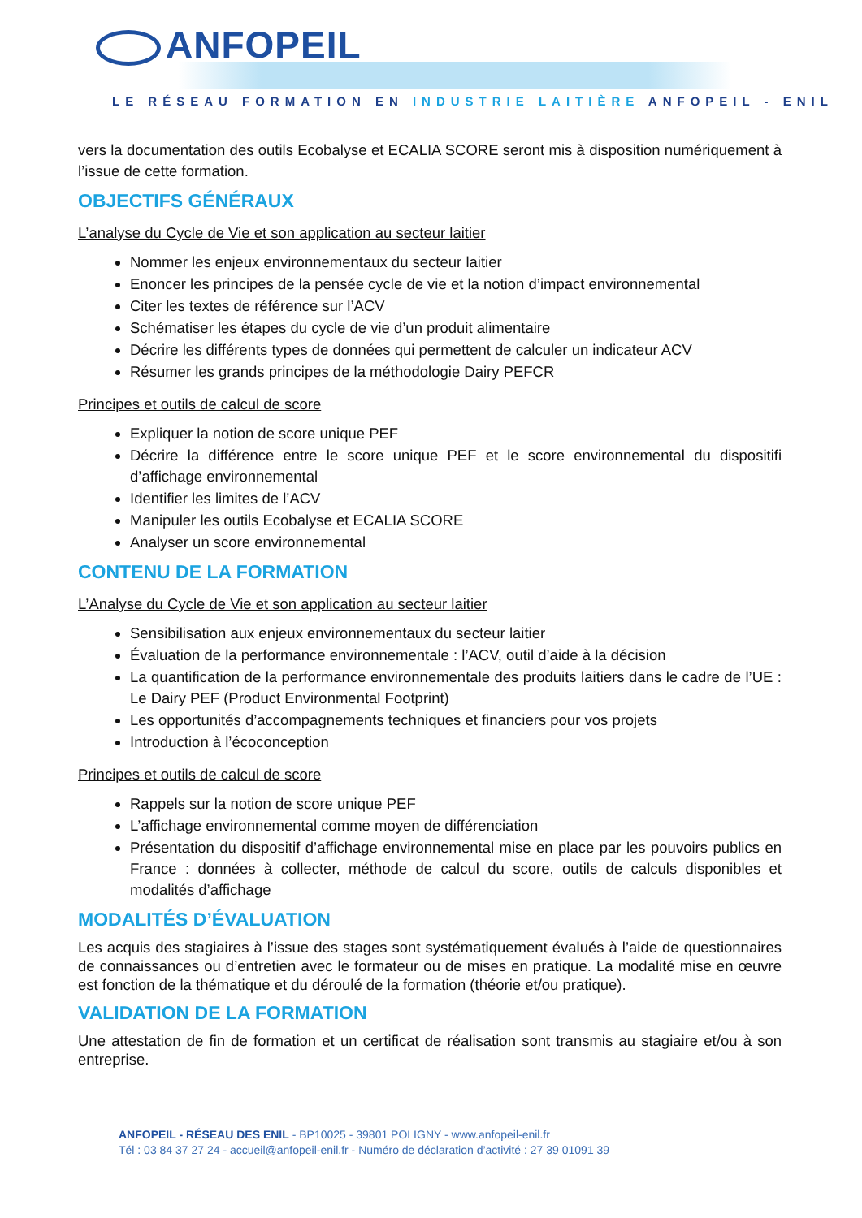ANFOPEIL
LE RÉSEAU FORMATION EN INDUSTRIE LAITIÈRE ANFOPEIL - ENIL
vers la documentation des outils Ecobalyse et ECALIA SCORE seront mis à disposition numériquement à l’issue de cette formation.
OBJECTIFS GÉNÉRAUX
L’analyse du Cycle de Vie et son application au secteur laitier
Nommer les enjeux environnementaux du secteur laitier
Enoncer les principes de la pensée cycle de vie et la notion d’impact environnemental
Citer les textes de référence sur l’ACV
Schématiser les étapes du cycle de vie d’un produit alimentaire
Décrire les différents types de données qui permettent de calculer un indicateur ACV
Résumer les grands principes de la méthodologie Dairy PEFCR
Principes et outils de calcul de score
Expliquer la notion de score unique PEF
Décrire la différence entre le score unique PEF et le score environnemental du dispositifi d’affichage environnemental
Identifier les limites de l’ACV
Manipuler les outils Ecobalyse et ECALIA SCORE
Analyser un score environnemental
CONTENU DE LA FORMATION
L’Analyse du Cycle de Vie et son application au secteur laitier
Sensibilisation aux enjeux environnementaux du secteur laitier
Évaluation de la performance environnementale : l’ACV, outil d’aide à la décision
La quantification de la performance environnementale des produits laitiers dans le cadre de l’UE : Le Dairy PEF (Product Environmental Footprint)
Les opportunités d’accompagnements techniques et financiers pour vos projets
Introduction à l’écoconception
Principes et outils de calcul de score
Rappels sur la notion de score unique PEF
L’affichage environnemental comme moyen de différenciation
Présentation du dispositif d’affichage environnemental mise en place par les pouvoirs publics en France : données à collecter, méthode de calcul du score, outils de calculs disponibles et modalités d’affichage
MODALITÉS D’ÉVALUATION
Les acquis des stagiaires à l’issue des stages sont systématiquement évalués à l’aide de questionnaires de connaissances ou d’entretien avec le formateur ou de mises en pratique. La modalité mise en œuvre est fonction de la thématique et du déroulé de la formation (théorie et/ou pratique).
VALIDATION DE LA FORMATION
Une attestation de fin de formation et un certificat de réalisation sont transmis au stagiaire et/ou à son entreprise.
ANFOPEIL - RÉSEAU DES ENIL - BP10025 - 39801 POLIGNY - www.anfopeil-enil.fr
Tél : 03 84 37 27 24 - accueil@anfopeil-enil.fr - Numéro de déclaration d’activité : 27 39 01091 39